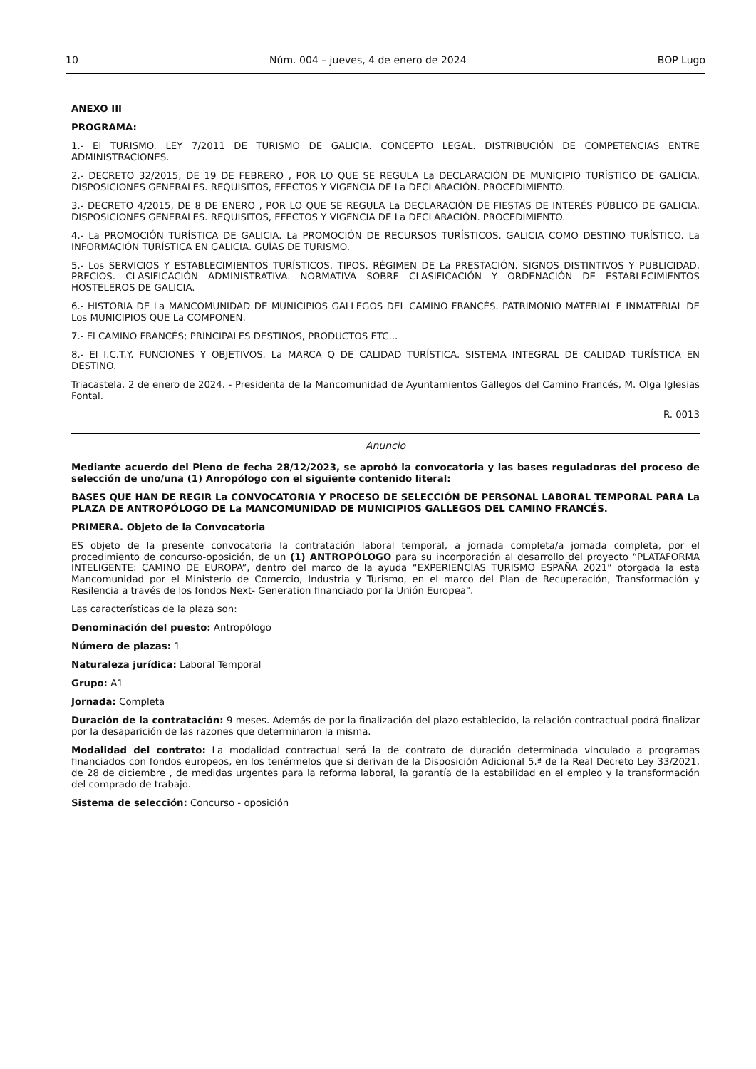10 Núm. 004 – jueves, 4 de enero de 2024 BOP Lugo
ANEXO III
PROGRAMA:
1.- El TURISMO. LEY 7/2011 DE TURISMO DE GALICIA. CONCEPTO LEGAL. DISTRIBUCIÓN DE COMPETENCIAS ENTRE ADMINISTRACIONES.
2.- DECRETO 32/2015, DE 19 DE FEBRERO , POR LO QUE SE REGULA La DECLARACIÓN DE MUNICIPIO TURÍSTICO DE GALICIA. DISPOSICIONES GENERALES. REQUISITOS, EFECTOS Y VIGENCIA DE La DECLARACIÓN. PROCEDIMIENTO.
3.- DECRETO 4/2015, DE 8 DE ENERO , POR LO QUE SE REGULA La DECLARACIÓN DE FIESTAS DE INTERÉS PÚBLICO DE GALICIA. DISPOSICIONES GENERALES. REQUISITOS, EFECTOS Y VIGENCIA DE La DECLARACIÓN. PROCEDIMIENTO.
4.- La PROMOCIÓN TURÍSTICA DE GALICIA. La PROMOCIÓN DE RECURSOS TURÍSTICOS. GALICIA COMO DESTINO TURÍSTICO. La INFORMACIÓN TURÍSTICA EN GALICIA. GUÍAS DE TURISMO.
5.- Los SERVICIOS Y ESTABLECIMIENTOS TURÍSTICOS. TIPOS. RÉGIMEN DE La PRESTACIÓN. SIGNOS DISTINTIVOS Y PUBLICIDAD. PRECIOS. CLASIFICACIÓN ADMINISTRATIVA. NORMATIVA SOBRE CLASIFICACIÓN Y ORDENACIÓN DE ESTABLECIMIENTOS HOSTELEROS DE GALICIA.
6.- HISTORIA DE La MANCOMUNIDAD DE MUNICIPIOS GALLEGOS DEL CAMINO FRANCÉS. PATRIMONIO MATERIAL E INMATERIAL DE Los MUNICIPIOS QUE La COMPONEN.
7.- El CAMINO FRANCÉS; PRINCIPALES DESTINOS, PRODUCTOS ETC...
8.- El I.C.T.Y. FUNCIONES Y OBJETIVOS. La MARCA Q DE CALIDAD TURÍSTICA. SISTEMA INTEGRAL DE CALIDAD TURÍSTICA EN DESTINO.
Triacastela, 2 de enero de 2024. - Presidenta de la Mancomunidad de Ayuntamientos Gallegos del Camino Francés, M. Olga Iglesias Fontal.
R. 0013
Anuncio
Mediante acuerdo del Pleno de fecha 28/12/2023, se aprobó la convocatoria y las bases reguladoras del proceso de selección de uno/una (1) Anropólogo con el siguiente contenido literal:
BASES QUE HAN DE REGIR La CONVOCATORIA Y PROCESO DE SELECCIÓN DE PERSONAL LABORAL TEMPORAL PARA La PLAZA DE ANTROPÓLOGO DE La MANCOMUNIDAD DE MUNICIPIOS GALLEGOS DEL CAMINO FRANCÉS.
PRIMERA. Objeto de la Convocatoria
ES objeto de la presente convocatoria la contratación laboral temporal, a jornada completa/a jornada completa, por el procedimiento de concurso-oposición, de un (1) ANTROPÓLOGO para su incorporación al desarrollo del proyecto “PLATAFORMA INTELIGENTE: CAMINO DE EUROPA”, dentro del marco de la ayuda “EXPERIENCIAS TURISMO ESPAÑA 2021” otorgada la esta Mancomunidad por el Ministerio de Comercio, Industria y Turismo, en el marco del Plan de Recuperación, Transformación y Resilencia a través de los fondos Next- Generation financiado por la Unión Europea".
Las características de la plaza son:
Denominación del puesto: Antropólogo
Número de plazas: 1
Naturaleza jurídica: Laboral Temporal
Grupo: A1
Jornada: Completa
Duración de la contratación: 9 meses. Además de por la finalización del plazo establecido, la relación contractual podrá finalizar por la desaparición de las razones que determinaron la misma.
Modalidad del contrato: La modalidad contractual será la de contrato de duración determinada vinculado a programas financiados con fondos europeos, en los tenérmelos que si derivan de la Disposición Adicional 5.ª de la Real Decreto Ley 33/2021, de 28 de diciembre , de medidas urgentes para la reforma laboral, la garantía de la estabilidad en el empleo y la transformación del comprado de trabajo.
Sistema de selección: Concurso - oposición